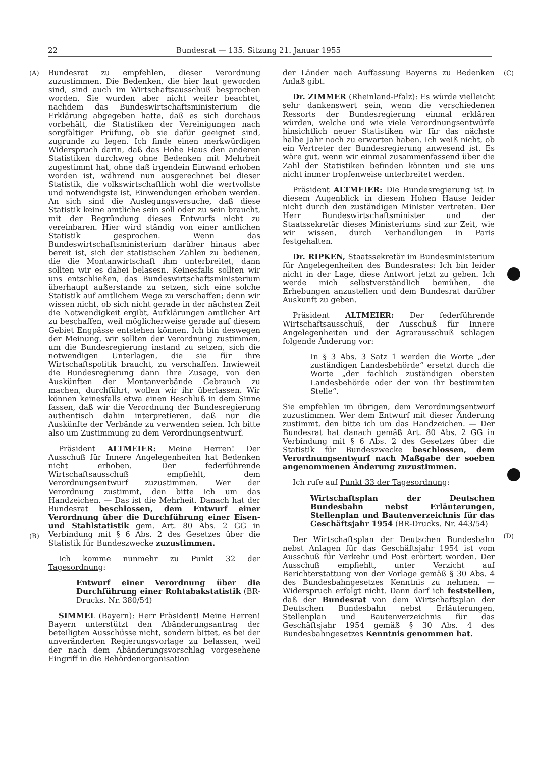22 Bundesrat — 135. Sitzung 21. Januar 1955
(A)
(B)
Bundesrat zu empfehlen, dieser Verordnung zuzustimmen. Die Bedenken, die hier laut geworden sind, sind auch im Wirtschaftsausschuß besprochen worden. Sie wurden aber nicht weiter beachtet, nachdem das Bundeswirtschaftsministerium die Erklärung abgegeben hatte, daß es sich durchaus vorbehält, die Statistiken der Vereinigungen nach sorgfältiger Prüfung, ob sie dafür geeignet sind, zugrunde zu legen. Ich finde einen merkwürdigen Widerspruch darin, daß das Hohe Haus den anderen Statistiken durchweg ohne Bedenken mit Mehrheit zugestimmt hat, ohne daß irgendein Einwand erhoben worden ist, während nun ausgerechnet bei dieser Statistik, die volkswirtschaftlich wohl die wertvollste und notwendigste ist, Einwendungen erhoben werden. An sich sind die Auslegungsversuche, daß diese Statistik keine amtliche sein soll oder zu sein braucht, mit der Begründung dieses Entwurfs nicht zu vereinbaren. Hier wird ständig von einer amtlichen Statistik gesprochen. Wenn das Bundeswirtschaftsministerium darüber hinaus aber bereit ist, sich der statistischen Zahlen zu bedienen, die die Montanwirtschaft ihm unterbreitet, dann sollten wir es dabei belasesn. Keinesfalls sollten wir uns entschließen, das Bundeswirtschaftsministerium überhaupt außerstande zu setzen, sich eine solche Statistik auf amtlichem Wege zu verschaffen; denn wir wissen nicht, ob sich nicht gerade in der nächsten Zeit die Notwendigkeit ergibt, Aufklärungen amtlicher Art zu beschaffen, weil möglicherweise gerade auf diesem Gebiet Engpässe entstehen können. Ich bin deswegen der Meinung, wir sollten der Verordnung zustimmen, um die Bundesregierung instand zu setzen, sich die notwendigen Unterlagen, die sie für ihre Wirtschaftspolitik braucht, zu verschaffen. Inwieweit die Bundesregierung dann ihre Zusage, von den Auskünften der Montanverbände Gebrauch zu machen, durchführt, wollen wir ihr überlassen. Wir können keinesfalls etwa einen Beschluß in dem Sinne fassen, daß wir die Verordnung der Bundesregierung authentisch dahin interpretieren, daß nur die Auskünfte der Verbände zu verwenden seien. Ich bitte also um Zustimmung zu dem Verordnungsentwurf.
Präsident ALTMEIER: Meine Herren! Der Ausschuß für Innere Angelegenheiten hat Bedenken nicht erhoben. Der federführende Wirtschaftsausschuß empfiehlt, dem Verordnungsentwurf zuzustimmen. Wer der Verordnung zustimmt, den bitte ich um das Handzeichen. — Das ist die Mehrheit. Danach hat der Bundesrat beschlossen, dem Entwurf einer Verordnung über die Durchführung einer Eisen- und Stahlstatistik gem. Art. 80 Abs. 2 GG in Verbindung mit § 6 Abs. 2 des Gesetzes über die Statistik für Bundeszwecke zuzustimmen.
Ich komme nunmehr zu Punkt 32 der Tagesordnung:
Entwurf einer Verordnung über die Durchführung einer Rohtabakstatistik (BR-Drucks. Nr. 380/54)
SIMMEL (Bayern): Herr Präsident! Meine Herren! Bayern unterstützt den Abänderungsantrag der beteiligten Ausschüsse nicht, sondern bittet, es bei der unveränderten Regierungsvorlage zu belassen, weil der nach dem Abänderungsvorschlag vorgesehene Eingriff in die Behördenorganisation
der Länder nach Auffassung Bayerns zu Bedenken Anlaß gibt.
Dr. ZIMMER (Rheinland-Pfalz): Es würde vielleicht sehr dankenswert sein, wenn die verschiedenen Ressorts der Bundesregierung einmal erklären würden, welche und wie viele Verordnungsentwürfe hinsichtlich neuer Statistiken wir für das nächste halbe Jahr noch zu erwarten haben. Ich weiß nicht, ob ein Vertreter der Bundesregierung anwesend ist. Es wäre gut, wenn wir einmal zusammenfassend über die Zahl der Statistiken befinden könnten und sie uns nicht immer tropfenweise unterbreitet werden.
Präsident ALTMEIER: Die Bundesregierung ist in diesem Augenblick in diesem Hohen Hause leider nicht durch den zuständigen Minister vertreten. Der Herr Bundeswirtschaftsminister und der Staatssekretär dieses Ministeriums sind zur Zeit, wie wir wissen, durch Verhandlungen in Paris festgehalten.
Dr. RIPKEN, Staatssekretär im Bundesministerium für Angelegenheiten des Bundesrates: Ich bin leider nicht in der Lage, diese Antwort jetzt zu geben. Ich werde mich selbstverständlich bemühen, die Erhebungen anzustellen und dem Bundesrat darüber Auskunft zu geben.
Präsident ALTMEIER: Der federführende Wirtschaftsausschuß, der Ausschuß für Innere Angelegenheiten und der Agrarausschuß schlagen folgende Änderung vor:
In § 3 Abs. 3 Satz 1 werden die Worte „der zuständigen Landesbehörde“ ersetzt durch die Worte „der fachlich zuständigen obersten Landesbehörde oder der von ihr bestimmten Stelle“.
Sie empfehlen im übrigen, dem Verordnungsentwurf zuzustimmen. Wer dem Entwurf mit dieser Änderung zustimmt, den bitte ich um das Handzeichen. — Der Bundesrat hat danach gemäß Art. 80 Abs. 2 GG in Verbindung mit § 6 Abs. 2 des Gesetzes über die Statistik für Bundeszwecke beschlossen, dem Verordnungsentwurf nach Maßgabe der soeben angenommenen Änderung zuzustimmen.
Ich rufe auf Punkt 33 der Tagesordnung:
Wirtschaftsplan der Deutschen Bundesbahn nebst Erläuterungen, Stellenplan und Bautenverzeichnis für das Geschäftsjahr 1954 (BR-Drucks. Nr. 443/54)
Der Wirtschaftsplan der Deutschen Bundesbahn nebst Anlagen für das Geschäftsjahr 1954 ist vom Ausschuß für Verkehr und Post erörtert worden. Der Ausschuß empfiehlt, unter Verzicht auf Berichterstattung von der Vorlage gemäß § 30 Abs. 4 des Bundesbahngesetzes Kenntnis zu nehmen. — Widerspruch erfolgt nicht. Dann darf ich feststellen, daß der Bundesrat von dem Wirtschaftsplan der Deutschen Bundesbahn nebst Erläuterungen, Stellenplan und Bautenverzeichnis für das Geschäftsjahr 1954 gemäß § 30 Abs. 4 des Bundesbahngesetzes Kenntnis genommen hat.
(C)
(D)